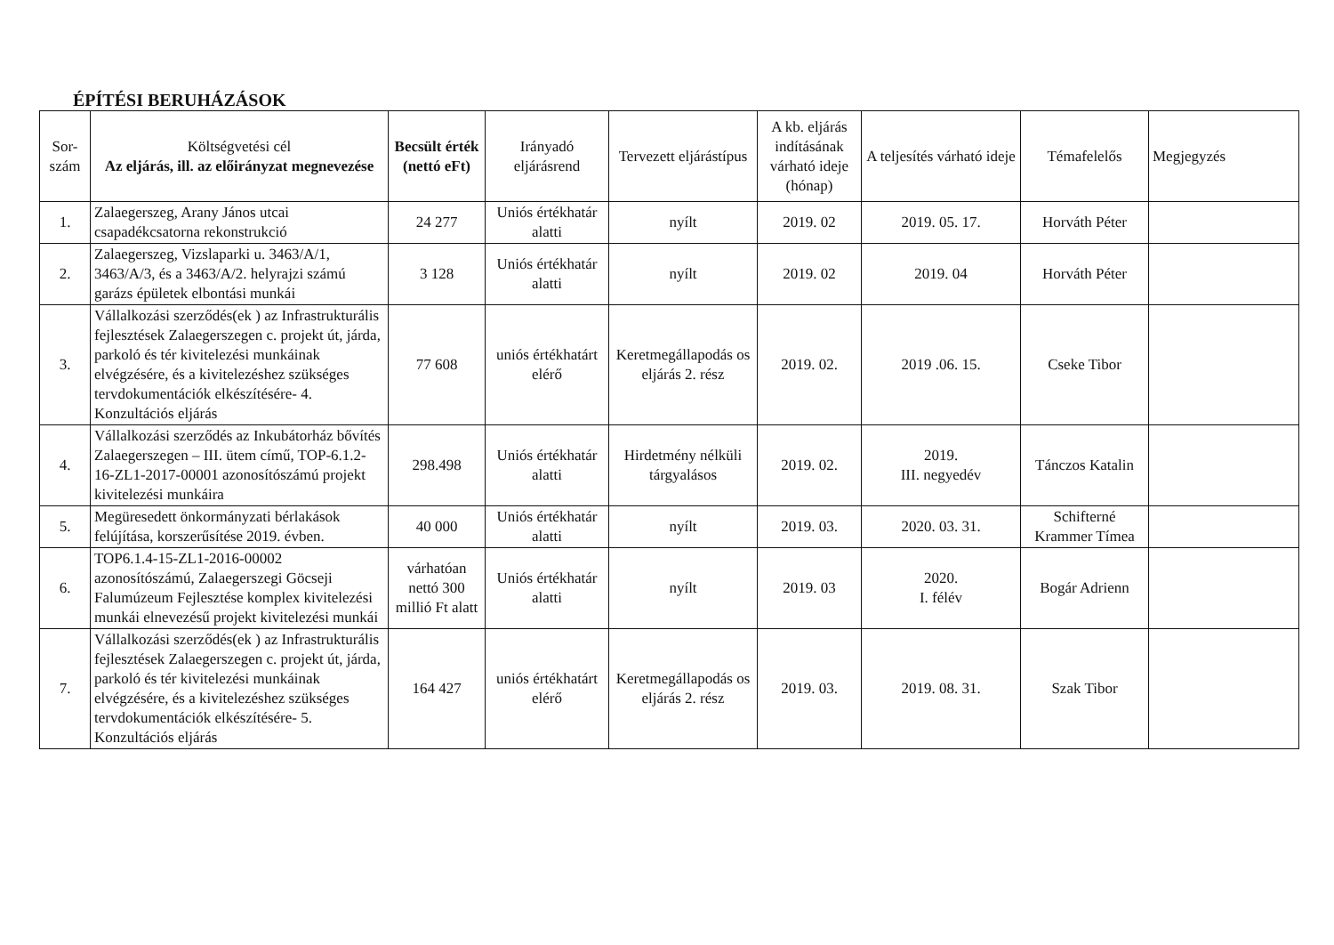ÉPÍTÉSI BERUHÁZÁSOK
| Sor- szám | Költségvetési cél Az eljárás, ill. az előirányzat megnevezése | Becsült érték (nettó eFt) | Irányadó eljárásrend | Tervezett eljárástípus | A kb. eljárás indításának várható ideje (hónap) | A teljesítés várható ideje | Témafelelős | Megjegyzés |
| --- | --- | --- | --- | --- | --- | --- | --- | --- |
| 1. | Zalaegerszeg, Arany János utcai csapadékcsatorna rekonstrukció | 24 277 | Uniós értékhatár alatti | nyílt | 2019. 02 | 2019. 05. 17. | Horváth Péter | |
| 2. | Zalaegerszeg, Vizslaparki u. 3463/A/1, 3463/A/3, és a 3463/A/2. helyrajzi számú garázs épületek elbontási munkái | 3 128 | Uniós értékhatár alatti | nyílt | 2019. 02 | 2019. 04 | Horváth Péter | |
| 3. | Vállalkozási szerződés(ek ) az Infrastrukturális fejlesztések Zalaegerszegen c. projekt út, járda, parkoló és tér kivitelezési munkáinak elvégzésére, és a kivitelezéshez szükséges tervdokumentációk elkészítésére- 4. Konzultációs eljárás | 77 608 | uniós értékhatárt elérő | Keretmegállapodás os eljárás 2. rész | 2019. 02. | 2019 .06. 15. | Cseke Tibor | |
| 4. | Vállalkozási szerződés az Inkubátorház bővítés Zalaegerszegen – III. ütem című, TOP-6.1.2-16-ZL1-2017-00001 azonosítószámú projekt kivitelezési munkáira | 298.498 | Uniós értékhatár alatti | Hirdetmény nélküli tárgyalásos | 2019. 02. | 2019. III. negyedév | Tánczos Katalin | |
| 5. | Megüresedett önkormányzati bérlakások felújítása, korszerűsítése 2019. évben. | 40 000 | Uniós értékhatár alatti | nyílt | 2019. 03. | 2020. 03. 31. | Schifterné Krammer Tímea | |
| 6. | TOP6.1.4-15-ZL1-2016-00002 azonosítószámú, Zalaegerszegi Göcseji Falumúzeum Fejlesztése komplex kivitelezési munkái elnevezésű projekt kivitelezési munkái | várhatóan nettó 300 millió Ft alatt | Uniós értékhatár alatti | nyílt | 2019. 03 | 2020. I. félév | Bogár Adrienn | |
| 7. | Vállalkozási szerződés(ek ) az Infrastrukturális fejlesztések Zalaegerszegen c. projekt út, járda, parkoló és tér kivitelezési munkáinak elvégzésére, és a kivitelezéshez szükséges tervdokumentációk elkészítésére- 5. Konzultációs eljárás | 164 427 | uniós értékhatárt elérő | Keretmegállapodás os eljárás 2. rész | 2019. 03. | 2019. 08. 31. | Szak Tibor | |